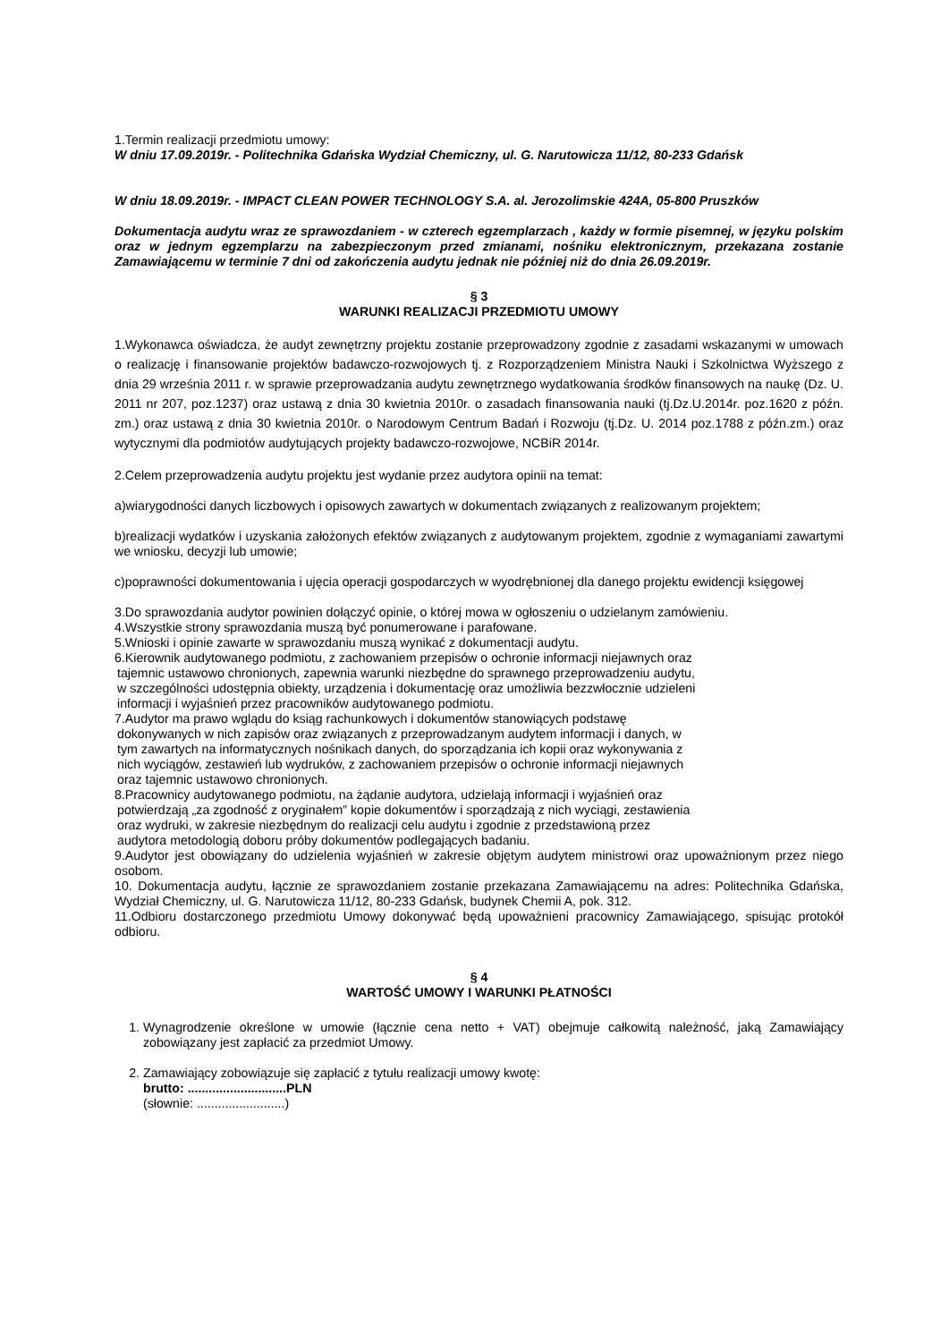1.Termin realizacji przedmiotu umowy:
W dniu 17.09.2019r. - Politechnika Gdańska Wydział Chemiczny, ul. G. Narutowicza 11/12, 80-233 Gdańsk
W dniu 18.09.2019r. - IMPACT CLEAN POWER TECHNOLOGY S.A. al. Jerozolimskie 424A, 05-800 Pruszków
Dokumentacja audytu wraz ze sprawozdaniem - w czterech egzemplarzach , każdy w formie pisemnej, w języku polskim oraz w jednym egzemplarzu na zabezpieczonym przed zmianami, nośniku elektronicznym, przekazana zostanie Zamawiającemu w terminie 7 dni od zakończenia audytu jednak nie później niż do dnia 26.09.2019r.
§ 3
WARUNKI REALIZACJI PRZEDMIOTU UMOWY
1.Wykonawca oświadcza, że audyt zewnętrzny projektu zostanie przeprowadzony zgodnie z zasadami wskazanymi w umowach o realizację i finansowanie projektów badawczo-rozwojowych tj. z Rozporządzeniem Ministra Nauki i Szkolnictwa Wyższego z dnia 29 września 2011 r. w sprawie przeprowadzania audytu zewnętrznego wydatkowania środków finansowych na naukę (Dz. U. 2011 nr 207, poz.1237) oraz ustawą z dnia 30 kwietnia 2010r. o zasadach finansowania nauki (tj.Dz.U.2014r. poz.1620 z późn. zm.) oraz ustawą z dnia 30 kwietnia 2010r. o Narodowym Centrum Badań i Rozwoju (tj.Dz. U. 2014 poz.1788 z późn.zm.) oraz wytycznymi dla podmiotów audytujących projekty badawczo-rozwojowe, NCBiR 2014r.
2.Celem przeprowadzenia audytu projektu jest wydanie przez audytora opinii na temat:
a)wiarygodności danych liczbowych i opisowych zawartych w dokumentach związanych z realizowanym projektem;
b)realizacji wydatków i uzyskania założonych efektów związanych z audytowanym projektem, zgodnie z wymaganiami zawartymi we wniosku, decyzji lub umowie;
c)poprawności dokumentowania i ujęcia operacji gospodarczych w wyodrębnionej dla danego projektu ewidencji księgowej
3.Do sprawozdania audytor powinien dołączyć opinie, o której mowa w ogłoszeniu o udzielanym zamówieniu.
4.Wszystkie strony sprawozdania muszą być ponumerowane i parafowane.
5.Wnioski i opinie zawarte w sprawozdaniu muszą wynikać z dokumentacji audytu.
6.Kierownik audytowanego podmiotu, z zachowaniem przepisów o ochronie informacji niejawnych oraz
tajemnic ustawowo chronionych, zapewnia warunki niezbędne do sprawnego przeprowadzeniu audytu,
w szczególności udostępnia obiekty, urządzenia i dokumentację oraz umożliwia bezzwłocznie udzieleni
informacji i wyjaśnień przez pracowników audytowanego podmiotu.
7.Audytor ma prawo wglądu do ksiąg rachunkowych i dokumentów stanowiących podstawę
dokonywanych w nich zapisów oraz związanych z przeprowadzanym audytem informacji i danych, w
tym zawartych na informatycznych nośnikach danych, do sporządzania ich kopii oraz wykonywania z
nich wyciągów, zestawień lub wydruków, z zachowaniem przepisów o ochronie informacji niejawnych
oraz tajemnic ustawowo chronionych.
8.Pracownicy audytowanego podmiotu, na żądanie audytora, udzielają informacji i wyjaśnień oraz
potwierdzają „za zgodność z oryginałem” kopie dokumentów i sporządzają z nich wyciągi, zestawienia
oraz wydruki, w zakresie niezbędnym do realizacji celu audytu i zgodnie z przedstawioną przez
audytora metodologią doboru próby dokumentów podlegających badaniu.
9.Audytor jest obowiązany do udzielenia wyjaśnień w zakresie objętym audytem ministrowi oraz upoważnionym przez niego osobom.
10. Dokumentacja audytu, łącznie ze sprawozdaniem zostanie przekazana Zamawiającemu na adres: Politechnika Gdańska, Wydział Chemiczny, ul. G. Narutowicza 11/12, 80-233 Gdańsk, budynek Chemii A, pok. 312.
11.Odbioru dostarczonego przedmiotu Umowy dokonywać będą upoważnieni pracownicy Zamawiającego, spisując protokół odbioru.
§ 4
WARTOŚĆ UMOWY I WARUNKI PŁATNOŚCI
1. Wynagrodzenie określone w umowie (łącznie cena netto + VAT) obejmuje całkowitą należność, jaką Zamawiający zobowiązany jest zapłacić za przedmiot Umowy.
2. Zamawiający zobowiązuje się zapłacić z tytułu realizacji umowy kwotę:
brutto: ............................PLN
(słownie: .........................)